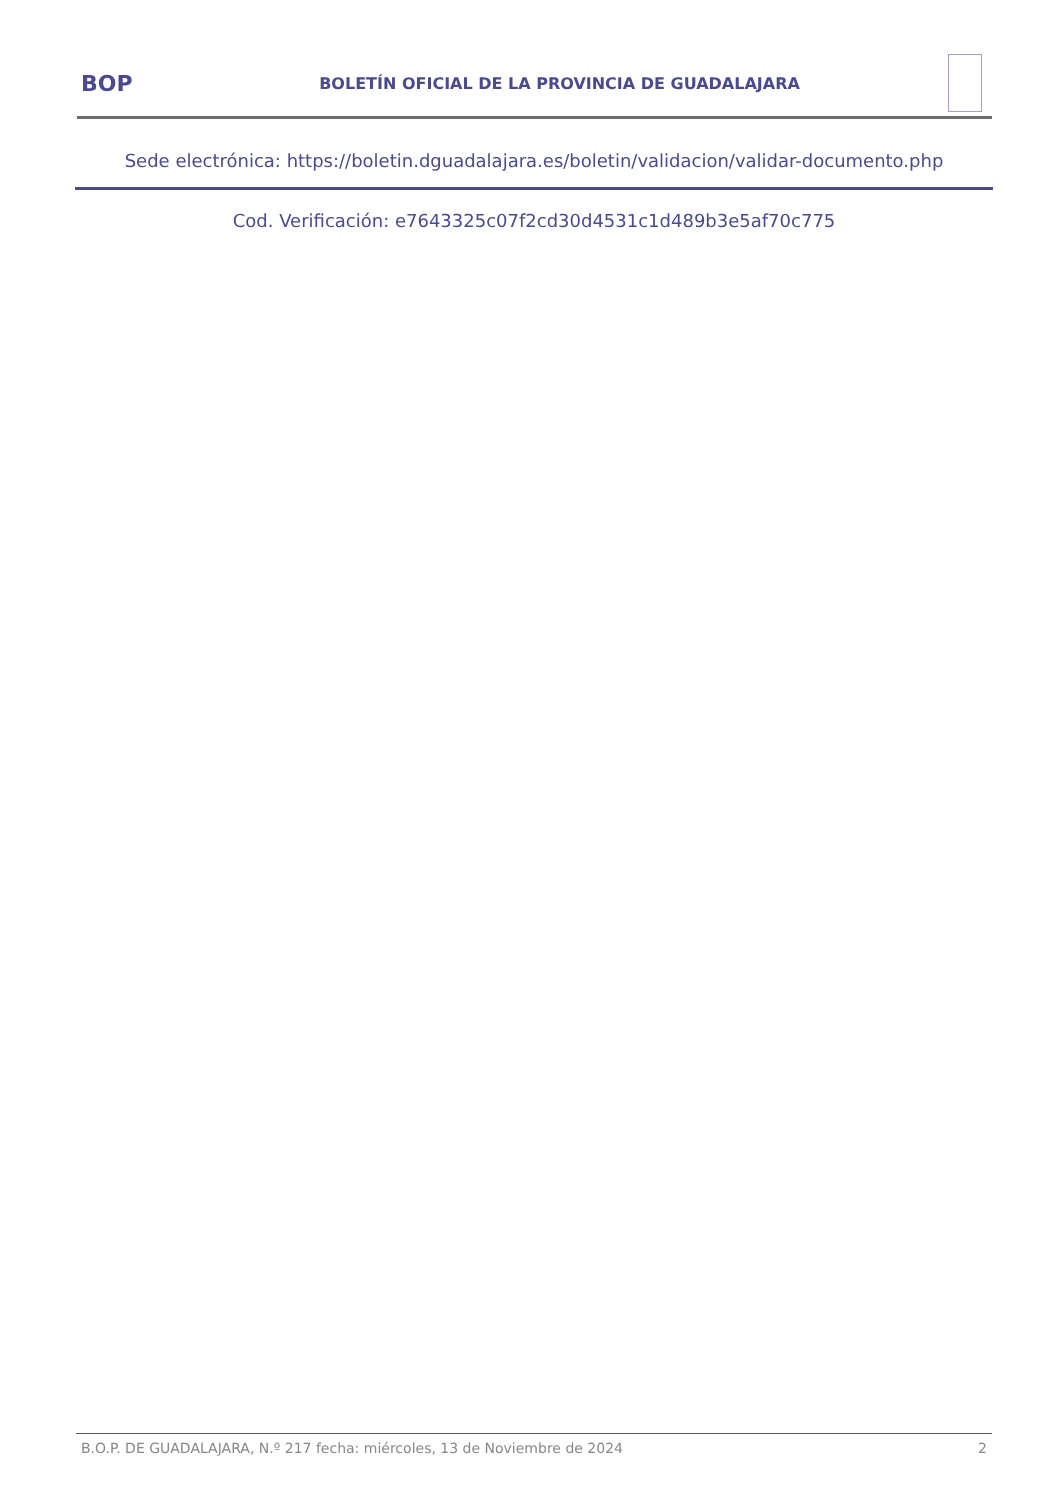BOP
BOLETÍN OFICIAL DE LA PROVINCIA DE GUADALAJARA
Sede electrónica: https://boletin.dguadalajara.es/boletin/validacion/validar-documento.php
Cod. Verificación: e7643325c07f2cd30d4531c1d489b3e5af70c775
B.O.P. DE GUADALAJARA, N.º 217 fecha: miércoles, 13 de Noviembre de 2024 2